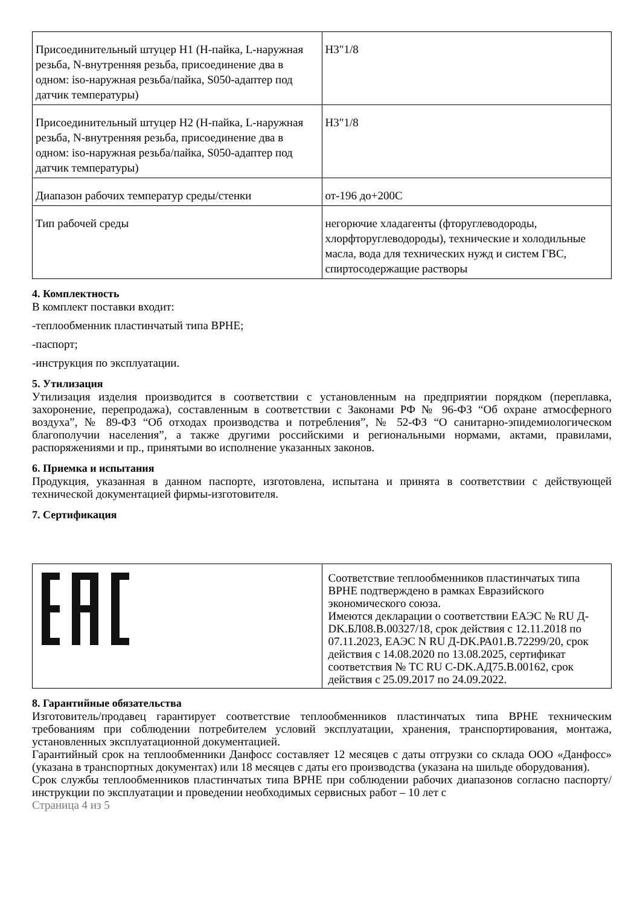| Присоединительный штуцер H1 (H-пайка, L-наружная резьба, N-внутренняя резьба, присоединение два в одном: iso-наружная резьба/пайка, S050-адаптер под датчик температуры) | H3"1/8 |
| Присоединительный штуцер H2 (H-пайка, L-наружная резьба, N-внутренняя резьба, присоединение два в одном: iso-наружная резьба/пайка, S050-адаптер под датчик температуры) | H3"1/8 |
| Диапазон рабочих температур среды/стенки | от-196 до+200С |
| Тип рабочей среды | негорючие хладагенты (фторуглеводороды, хлорфторуглеводороды), технические и холодильные масла, вода для технических нужд и систем ГВС, спиртосодержащие растворы |
4. Комплектность
В комплект поставки входит:
-теплообменник пластинчатый типа BPHE;
-паспорт;
-инструкция по эксплуатации.
5. Утилизация
Утилизация изделия производится в соответствии с установленным на предприятии порядком (переплавка, захоронение, перепродажа), составленным в соответствии с Законами РФ № 96-ФЗ “Об охране атмосферного воздуха”, № 89-ФЗ “Об отходах производства и потребления”, № 52-ФЗ “О санитарно-эпидемиологическом благополучии населения”, а также другими российскими и региональными нормами, актами, правилами, распоряжениями и пр., принятыми во исполнение указанных законов.
6. Приемка и испытания
Продукция, указанная в данном паспорте, изготовлена, испытана и принята в соответствии с действующей технической документацией фирмы-изготовителя.
7. Сертификация
| | Соответствие теплообменников пластинчатых типа BPHE подтверждено в рамках Евразийского экономического союза. Имеются декларации о соответствии ЕАЭС № RU Д-DK.БЛ08.В.00327/18, срок действия с 12.11.2018 по 07.11.2023, ЕАЭС N RU Д-DK.РА01.В.72299/20, срок действия с 14.08.2020 по 13.08.2025, сертификат соответствия № ТС RU C-DK.АД75.В.00162, срок действия с 25.09.2017 по 24.09.2022. |
8. Гарантийные обязательства
Изготовитель/продавец гарантирует соответствие теплообменников пластинчатых типа BPHE техническим требованиям при соблюдении потребителем условий эксплуатации, хранения, транспортирования, монтажа, установленных эксплуатационной документацией.
Гарантийный срок на теплообменники Данфосс составляет 12 месяцев с даты отгрузки со склада ООО «Данфосс» (указана в транспортных документах) или 18 месяцев с даты его производства (указана на шильде оборудования).
Срок службы теплообменников пластинчатых типа BPHE при соблюдении рабочих диапазонов согласно паспорту/инструкции по эксплуатации и проведении необходимых сервисных работ – 10 лет с
Страница 4 из 5